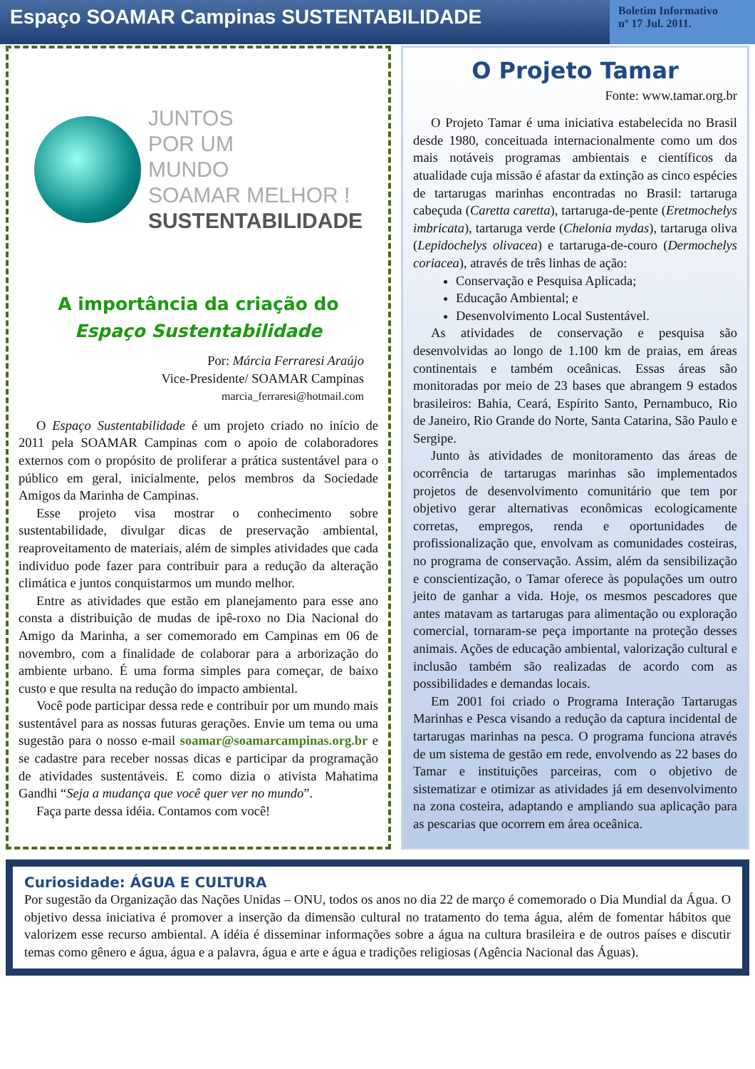Espaço SOAMAR Campinas SUSTENTABILIDADE
Boletim Informativo
nº 17 Jul. 2011.
JUNTOS
POR UM
MUNDO
SOAMAR MELHOR !
SUSTENTABILIDADE
A importância da criação do
Espaço Sustentabilidade
Por: Márcia Ferraresi Araújo
Vice-Presidente/ SOAMAR Campinas
marcia_ferraresi@hotmail.com
O Espaço Sustentabilidade é um projeto criado no início de 2011 pela SOAMAR Campinas com o apoio de colaboradores externos com o propósito de proliferar a prática sustentável para o público em geral, inicialmente, pelos membros da Sociedade Amigos da Marinha de Campinas.
Esse projeto visa mostrar o conhecimento sobre sustentabilidade, divulgar dicas de preservação ambiental, reaproveitamento de materiais, além de simples atividades que cada individuo pode fazer para contribuir para a redução da alteração climática e juntos conquistarmos um mundo melhor.
Entre as atividades que estão em planejamento para esse ano consta a distribuição de mudas de ipê-roxo no Dia Nacional do Amigo da Marinha, a ser comemorado em Campinas em 06 de novembro, com a finalidade de colaborar para a arborização do ambiente urbano. É uma forma simples para começar, de baixo custo e que resulta na redução do impacto ambiental.
Você pode participar dessa rede e contribuir por um mundo mais sustentável para as nossas futuras gerações. Envie um tema ou uma sugestão para o nosso e-mail soamar@soamarcampinas.org.br e se cadastre para receber nossas dicas e participar da programação de atividades sustentáveis. E como dizia o ativista Mahatima Gandhi “Seja a mudança que você quer ver no mundo”.
Faça parte dessa idéia. Contamos com você!
O Projeto Tamar
Fonte: www.tamar.org.br
O Projeto Tamar é uma iniciativa estabelecida no Brasil desde 1980, conceituada internacionalmente como um dos mais notáveis programas ambientais e científicos da atualidade cuja missão é afastar da extinção as cinco espécies de tartarugas marinhas encontradas no Brasil: tartaruga cabeçuda (Caretta caretta), tartaruga-de-pente (Eretmochelys imbricata), tartaruga verde (Chelonia mydas), tartaruga oliva (Lepidochelys olivacea) e tartaruga-de-couro (Dermochelys coriacea), através de três linhas de ação:
Conservação e Pesquisa Aplicada;
Educação Ambiental; e
Desenvolvimento Local Sustentável.
As atividades de conservação e pesquisa são desenvolvidas ao longo de 1.100 km de praias, em áreas continentais e também oceânicas. Essas áreas são monitoradas por meio de 23 bases que abrangem 9 estados brasileiros: Bahia, Ceará, Espírito Santo, Pernambuco, Rio de Janeiro, Rio Grande do Norte, Santa Catarina, São Paulo e Sergipe.
Junto às atividades de monitoramento das áreas de ocorrência de tartarugas marinhas são implementados projetos de desenvolvimento comunitário que tem por objetivo gerar alternativas econômicas ecologicamente corretas, empregos, renda e oportunidades de profissionalização que, envolvam as comunidades costeiras, no programa de conservação. Assim, além da sensibilização e conscientização, o Tamar oferece às populações um outro jeito de ganhar a vida. Hoje, os mesmos pescadores que antes matavam as tartarugas para alimentação ou exploração comercial, tornaram-se peça importante na proteção desses animais. Ações de educação ambiental, valorização cultural e inclusão também são realizadas de acordo com as possibilidades e demandas locais.
Em 2001 foi criado o Programa Interação Tartarugas Marinhas e Pesca visando a redução da captura incidental de tartarugas marinhas na pesca. O programa funciona através de um sistema de gestão em rede, envolvendo as 22 bases do Tamar e instituições parceiras, com o objetivo de sistematizar e otimizar as atividades já em desenvolvimento na zona costeira, adaptando e ampliando sua aplicação para as pescarias que ocorrem em área oceânica.
Curiosidade: ÁGUA E CULTURA
Por sugestão da Organização das Nações Unidas – ONU, todos os anos no dia 22 de março é comemorado o Dia Mundial da Água. O objetivo dessa iniciativa é promover a inserção da dimensão cultural no tratamento do tema água, além de fomentar hábitos que valorizem esse recurso ambiental. A idéia é disseminar informações sobre a água na cultura brasileira e de outros países e discutir temas como gênero e água, água e a palavra, água e arte e água e tradições religiosas (Agência Nacional das Águas).